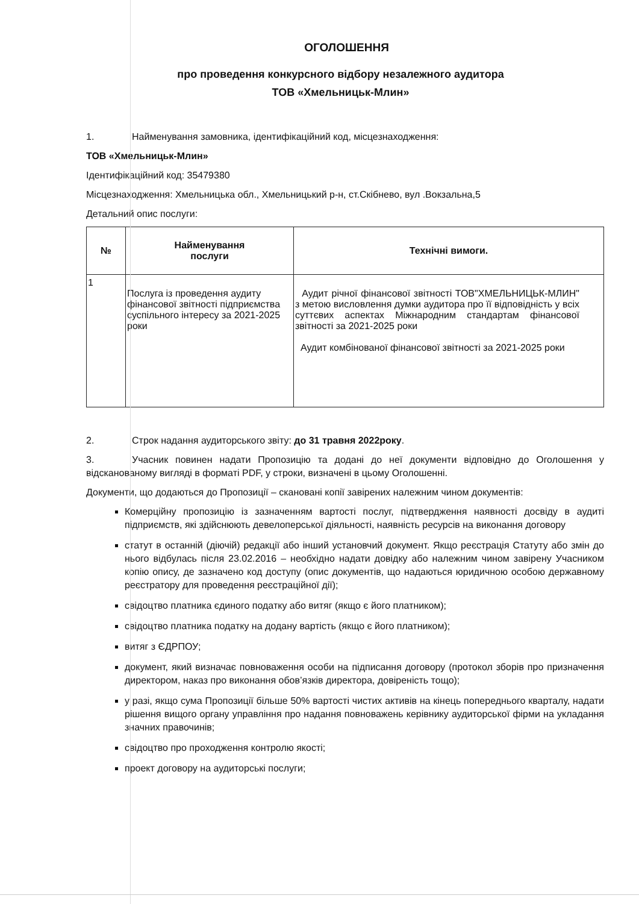ОГОЛОШЕННЯ
про проведення конкурсного відбору незалежного аудитора
ТОВ «Хмельницьк-Млин»
1. Найменування замовника, ідентифікаційний код, місцезнаходження:
ТОВ «Хмельницьк-Млин»
Ідентифікаційний код: 35479380
Місцезнаходження: Хмельницька обл., Хмельницький р-н, ст.Скібнево, вул .Вокзальна,5
Детальний опис послуги:
| № | Найменування послуги | Технічні вимоги. |
| --- | --- | --- |
| 1 | Послуга із проведення аудиту фінансової звітності підприємства суспільного інтересу за 2021-2025 роки | Аудит річної фінансової звітності ТОВ"ХМЕЛЬНИЦЬК-МЛИН" з метою висловлення думки аудитора про її відповідність у всіх суттєвих аспектах Міжнародним стандартам фінансової звітності за 2021-2025 роки Аудит комбінованої фінансової звітності за 2021-2025 роки |
2. Строк надання аудиторського звіту: до 31 травня 2022року.
3. Учасник повинен надати Пропозицію та додані до неї документи відповідно до Оголошення у відсканованому вигляді в форматі PDF, у строки, визначені в цьому Оголошенні.
Документи, що додаються до Пропозиції – скановані копії завірених належним чином документів:
Комерційну пропозицію із зазначенням вартості послуг, підтвердження наявності досвіду в аудиті підприємств, які здійснюють девелоперської діяльності, наявність ресурсів на виконання договору
статут в останній (діючій) редакції або інший установчий документ. Якщо реєстрація Статуту або змін до нього відбулась після 23.02.2016 – необхідно надати довідку або належним чином завірену Учасником копію опису, де зазначено код доступу (опис документів, що надаються юридичною особою державному реєстратору для проведення реєстраційної дії);
свідоцтво платника єдиного податку або витяг (якщо є його платником);
свідоцтво платника податку на додану вартість (якщо є його платником);
витяг з ЄДРПОУ;
документ, який визначає повноваження особи на підписання договору (протокол зборів про призначення директором, наказ про виконання обов’язків директора, довіреність тощо);
у разі, якщо сума Пропозиції більше 50% вартості чистих активів на кінець попереднього кварталу, надати рішення вищого органу управління про надання повноважень керівнику аудиторської фірми на укладання значних правочинів;
свідоцтво про проходження контролю якості;
проект договору на аудиторські послуги;